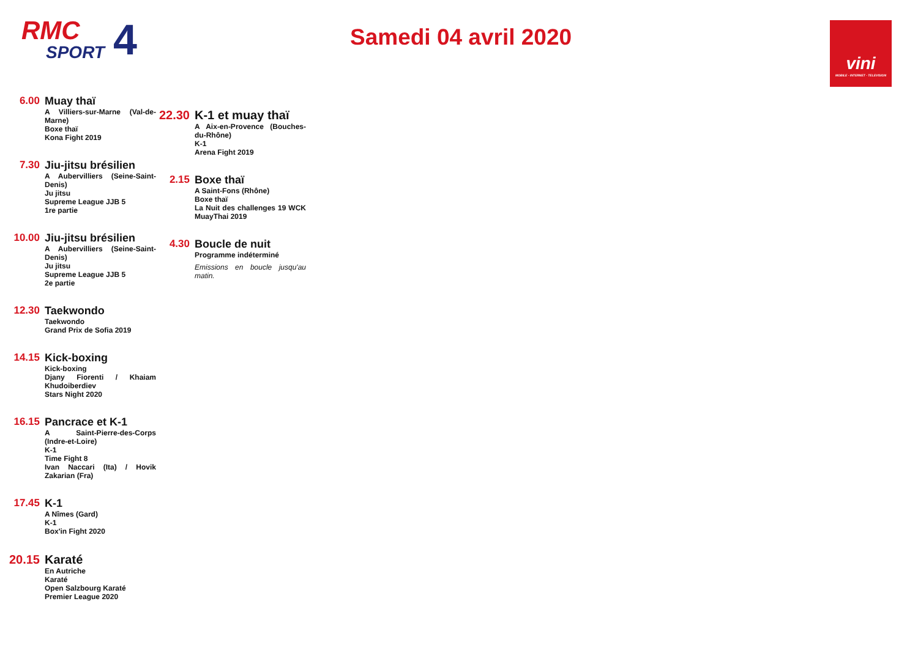RMC
SPORT
4
Samedi 04 avril 2020
vini
MOBILE - INTERNET - TELEVISION
6.00 Muay thaï
A Villiers-sur-Marne (Val-de-Marne)
Boxe thaï
Kona Fight 2019
7.30 Jiu-jitsu brésilien
A Aubervilliers (Seine-Saint-Denis)
Ju jitsu
Supreme League JJB 5
1re partie
10.00 Jiu-jitsu brésilien
A Aubervilliers (Seine-Saint-Denis)
Ju jitsu
Supreme League JJB 5
2e partie
12.30 Taekwondo
Taekwondo
Grand Prix de Sofia 2019
14.15 Kick-boxing
Kick-boxing
Djany Fiorenti / Khaiam Khudoiberdiev
Stars Night 2020
16.15 Pancrace et K-1
A Saint-Pierre-des-Corps (Indre-et-Loire)
K-1
Time Fight 8
Ivan Naccari (Ita) / Hovik Zakarian (Fra)
17.45 K-1
A Nîmes (Gard)
K-1
Box'in Fight 2020
20.15
Karaté
En Autriche
Karaté
Open Salzbourg Karaté
Premier League 2020
22.30
K-1 et muay thaï
A Aix-en-Provence (Bouches-du-Rhône)
K-1
Arena Fight 2019
2.15 Boxe thaï
A Saint-Fons (Rhône)
Boxe thaï
La Nuit des challenges 19 WCK MuayThai 2019
4.30 Boucle de nuit
Programme indéterminé
Emissions en boucle jusqu'au matin.